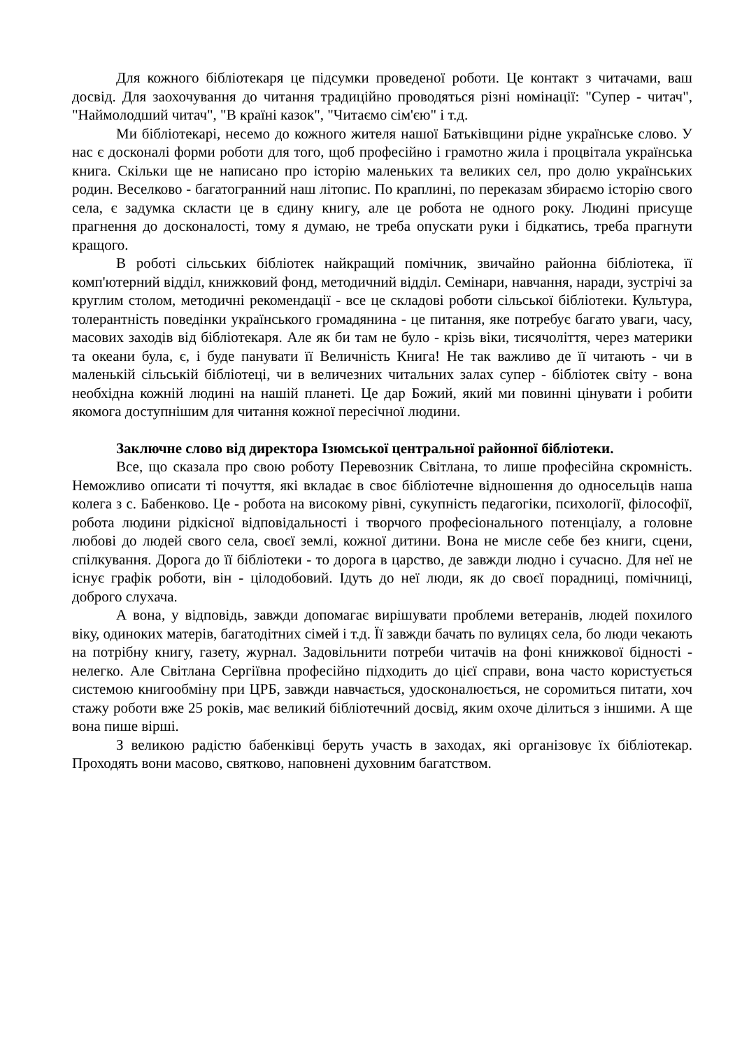Для кожного бібліотекаря це підсумки проведеної роботи. Це контакт з читачами, ваш досвід. Для заохочування до читання традиційно проводяться різні номінації: "Супер - читач", "Наймолодший читач", "В країні казок", "Читаємо сім'єю" і т.д.
Ми бібліотекарі, несемо до кожного жителя нашої Батьківщини рідне українське слово. У нас є досконалі форми роботи для того, щоб професійно і грамотно жила і процвітала українська книга. Скільки ще не написано про історію маленьких та великих сел, про долю українських родин. Веселково - багатогранний наш літопис. По краплині, по переказам збираємо історію свого села, є задумка скласти це в єдину книгу, але це робота не одного року. Людині присуще прагнення до досконалості, тому я думаю, не треба опускати руки і бідкатись, треба прагнути кращого.
В роботі сільських бібліотек найкращий помічник, звичайно районна бібліотека, її комп'ютерний відділ, книжковий фонд, методичний відділ. Семінари, навчання, наради, зустрічі за круглим столом, методичні рекомендації - все це складові роботи сільської бібліотеки. Культура, толерантність поведінки українського громадянина - це питання, яке потребує багато уваги, часу, масових заходів від бібліотекаря. Але як би там не було - крізь віки, тисячоліття, через материки та океани була, є, і буде панувати її Величність Книга! Не так важливо де її читають - чи в маленькій сільській бібліотеці, чи в величезних читальних залах супер - бібліотек світу - вона необхідна кожній людині на нашій планеті. Це дар Божий, який ми повинні цінувати і робити якомога доступнішим для читання кожної пересічної людини.
Заключне слово від директора Ізюмської центральної районної бібліотеки.
Все, що сказала про свою роботу Перевозник Світлана, то лише професійна скромність. Неможливо описати ті почуття, які вкладає в своє бібліотечне відношення до односельців наша колега з с. Бабенково. Це - робота на високому рівні, сукупність педагогіки, психології, філософії, робота людини рідкісної відповідальності і творчого професіонального потенціалу, а головне любові до людей свого села, своєї землі, кожної дитини. Вона не мисле себе без книги, сцени, спілкування. Дорога до її бібліотеки - то дорога в царство, де завжди людно і сучасно. Для неї не існує графік роботи, він - цілодобовий. Ідуть до неї люди, як до своєї порадниці, помічниці, доброго слухача.
А вона, у відповідь, завжди допомагає вирішувати проблеми ветеранів, людей похилого віку, одиноких матерів, багатодітних сімей і т.д. Її завжди бачать по вулицях села, бо люди чекають на потрібну книгу, газету, журнал. Задовільнити потреби читачів на фоні книжкової бідності - нелегко. Але Світлана Сергіївна професійно підходить до цієї справи, вона часто користується системою книгообміну при ЦРБ, завжди навчається, удосконалюється, не соромиться питати, хоч стажу роботи вже 25 років, має великий бібліотечний досвід, яким охоче ділиться з іншими. А ще вона пише вірші.
З великою радістю бабенківці беруть участь в заходах, які організовує їх бібліотекар. Проходять вони масово, святково, наповнені духовним багатством.